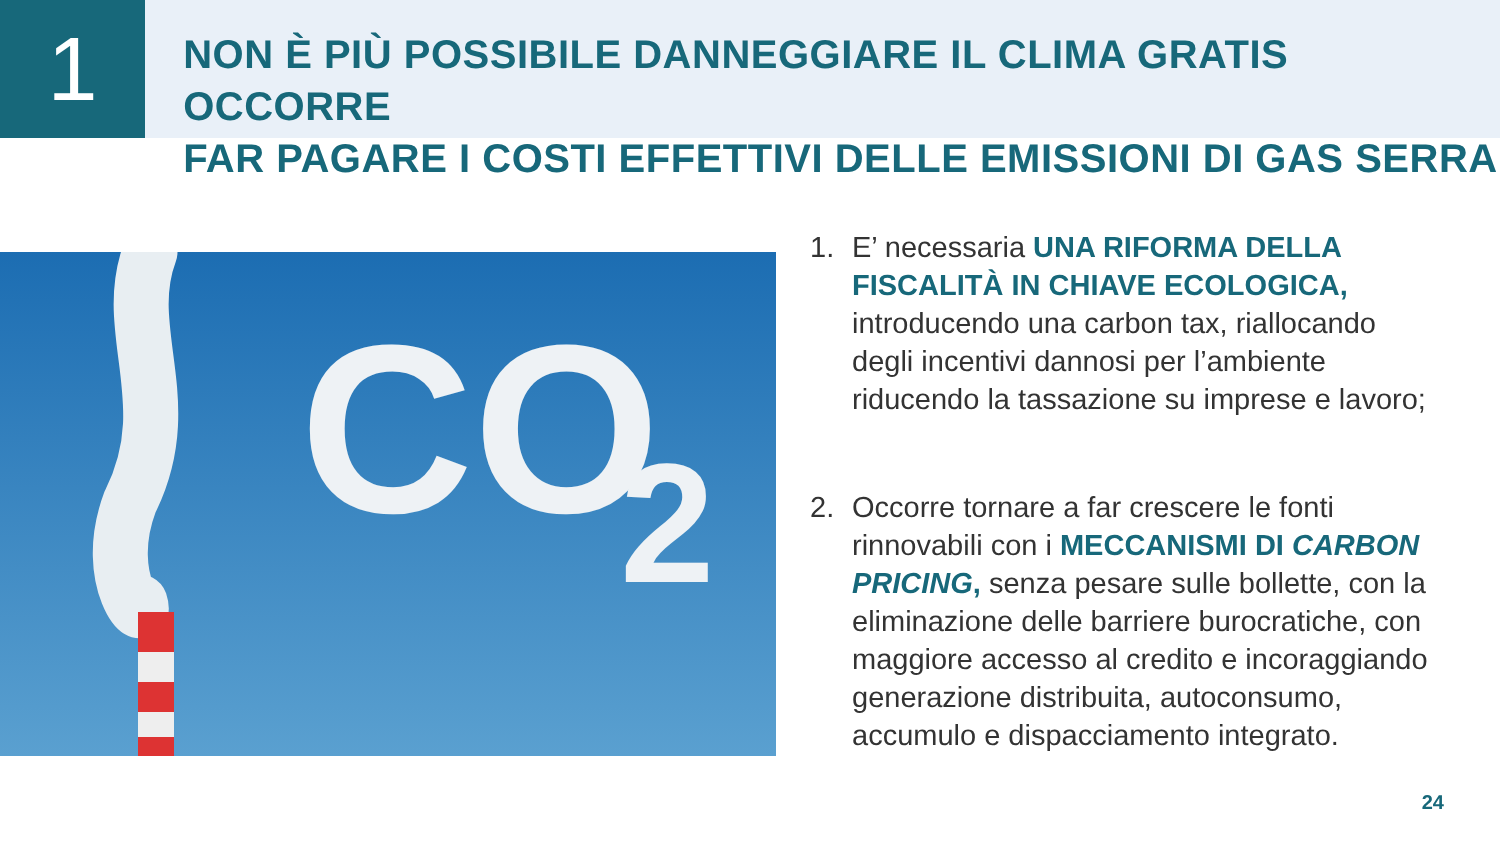1
NON È PIÙ POSSIBILE DANNEGGIARE IL CLIMA GRATIS OCCORRE
FAR PAGARE I COSTI EFFETTIVI DELLE EMISSIONI DI GAS SERRA
CO
2
1. E’ necessaria UNA RIFORMA DELLA FISCALITÀ IN CHIAVE ECOLOGICA, introducendo una carbon tax, riallocando degli incentivi dannosi per l’ambiente riducendo la tassazione su imprese e lavoro;
2. Occorre tornare a far crescere le fonti rinnovabili con i MECCANISMI DI CARBON PRICING, senza pesare sulle bollette, con la eliminazione delle barriere burocratiche, con maggiore accesso al credito e incoraggiando generazione distribuita, autoconsumo, accumulo e dispacciamento integrato.
24